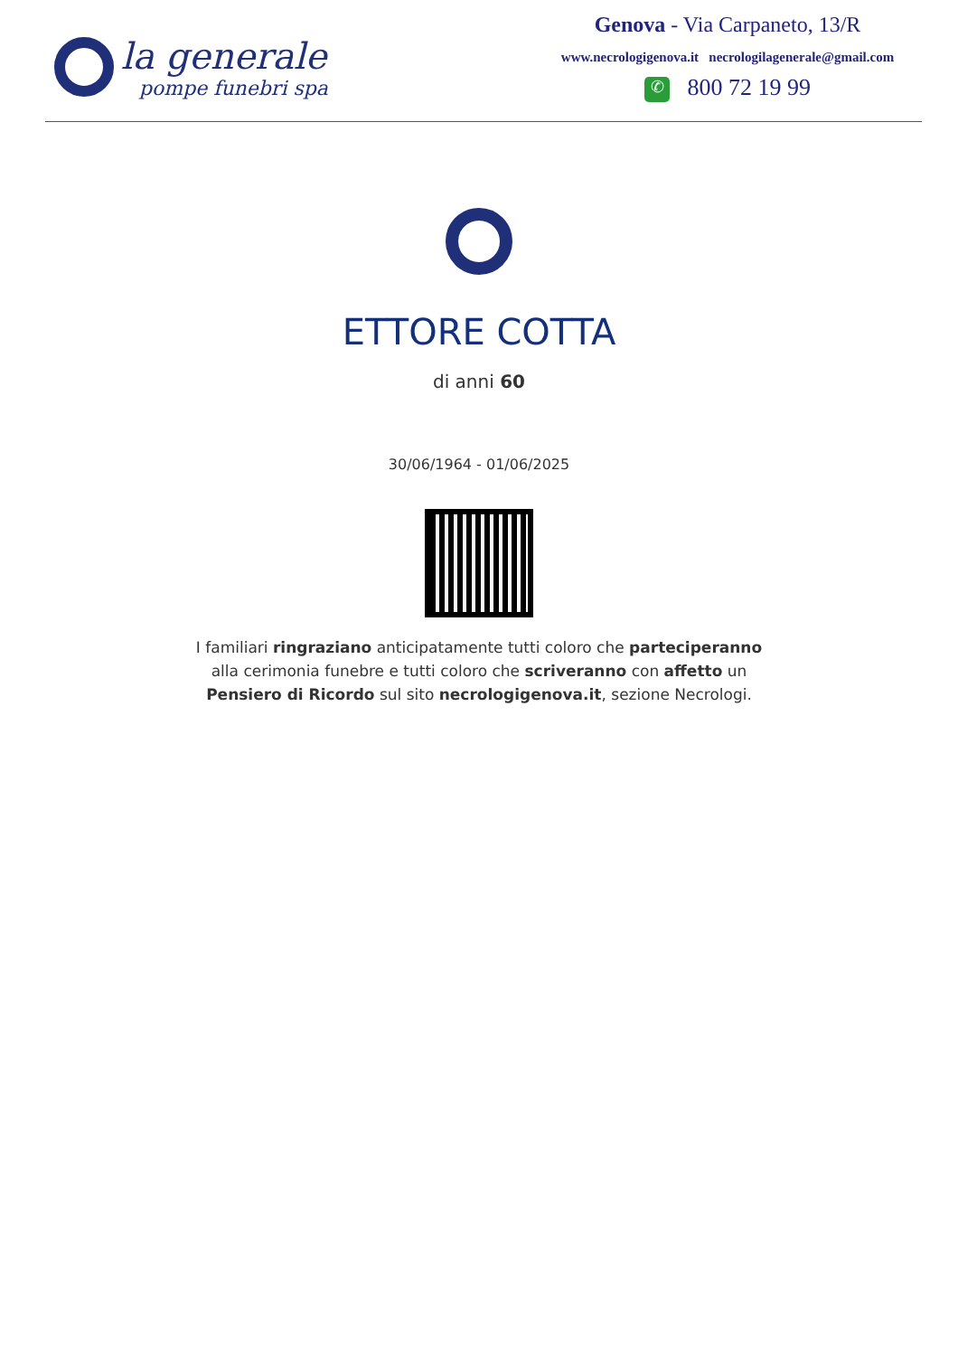la generale
pompe funebri spa
Genova - Via Carpaneto, 13/R
www.necrologigenova.it necrologilagenerale@gmail.com
✆ 800 72 19 99
ETTORE COTTA
di anni 60
30/06/1964 - 01/06/2025
I familiari ringraziano anticipatamente tutti coloro che parteciperanno alla cerimonia funebre e tutti coloro che scriveranno con affetto un Pensiero di Ricordo sul sito necrologigenova.it, sezione Necrologi.